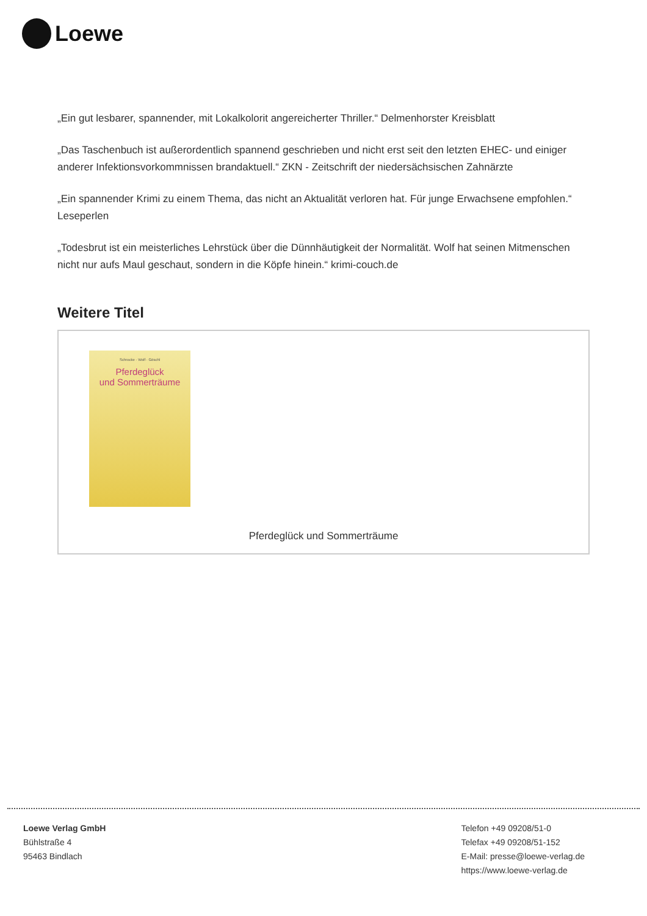Loewe
„Ein gut lesbarer, spannender, mit Lokalkolorit angereicherter Thriller.“ Delmenhorster Kreisblatt
„Das Taschenbuch ist außerordentlich spannend geschrieben und nicht erst seit den letzten EHEC- und einiger anderer Infektionsvorkommnissen brandaktuell.“ ZKN - Zeitschrift der niedersächsischen Zahnärzte
„Ein spannender Krimi zu einem Thema, das nicht an Aktualität verloren hat. Für junge Erwachsene empfohlen.“ Leseperlen
„Todesbrut ist ein meisterliches Lehrstück über die Dünnhäutigkeit der Normalität. Wolf hat seinen Mitmenschen nicht nur aufs Maul geschaut, sondern in die Köpfe hinein.“ krimi-couch.de
Weitere Titel
Schrocke · Wolf · Göschl
Pferdeglück
und Sommerträume
Pferdeglück und Sommerträume
Loewe Verlag GmbH
Bühlstraße 4
95463 Bindlach
Telefon +49 09208/51-0
Telefax +49 09208/51-152
E-Mail: presse@loewe-verlag.de
https://www.loewe-verlag.de